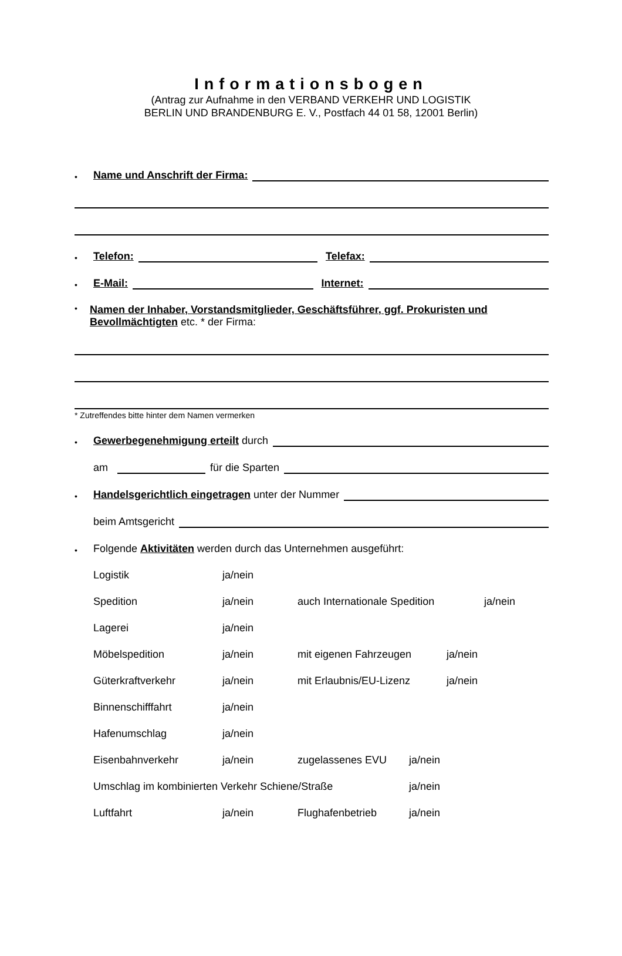Informationsbogen
(Antrag zur Aufnahme in den VERBAND VERKEHR UND LOGISTIK
BERLIN UND BRANDENBURG E. V., Postfach 44 01 58, 12001 Berlin)
• Name und Anschrift der Firma:
• Telefon: Telefax:
• E-Mail: Internet:
•
Namen der Inhaber, Vorstandsmitglieder, Geschäftsführer, ggf. Prokuristen und Bevollmächtigten etc. * der Firma:
* Zutreffendes bitte hinter dem Namen vermerken
• Gewerbegenehmigung erteilt durch
am für die Sparten
• Handelsgerichtlich eingetragen unter der Nummer
beim Amtsgericht
• Folgende Aktivitäten werden durch das Unternehmen ausgeführt:
Logistik ja/nein
Spedition ja/nein auch Internationale Spedition ja/nein
Lagerei ja/nein
Möbelspedition ja/nein mit eigenen Fahrzeugen ja/nein
Güterkraftverkehr ja/nein mit Erlaubnis/EU-Lizenz ja/nein
Binnenschifffahrt ja/nein
Hafenumschlag ja/nein
Eisenbahnverkehr ja/nein zugelassenes EVU ja/nein
Umschlag im kombinierten Verkehr Schiene/Straße ja/nein
Luftfahrt ja/nein Flughafenbetrieb ja/nein